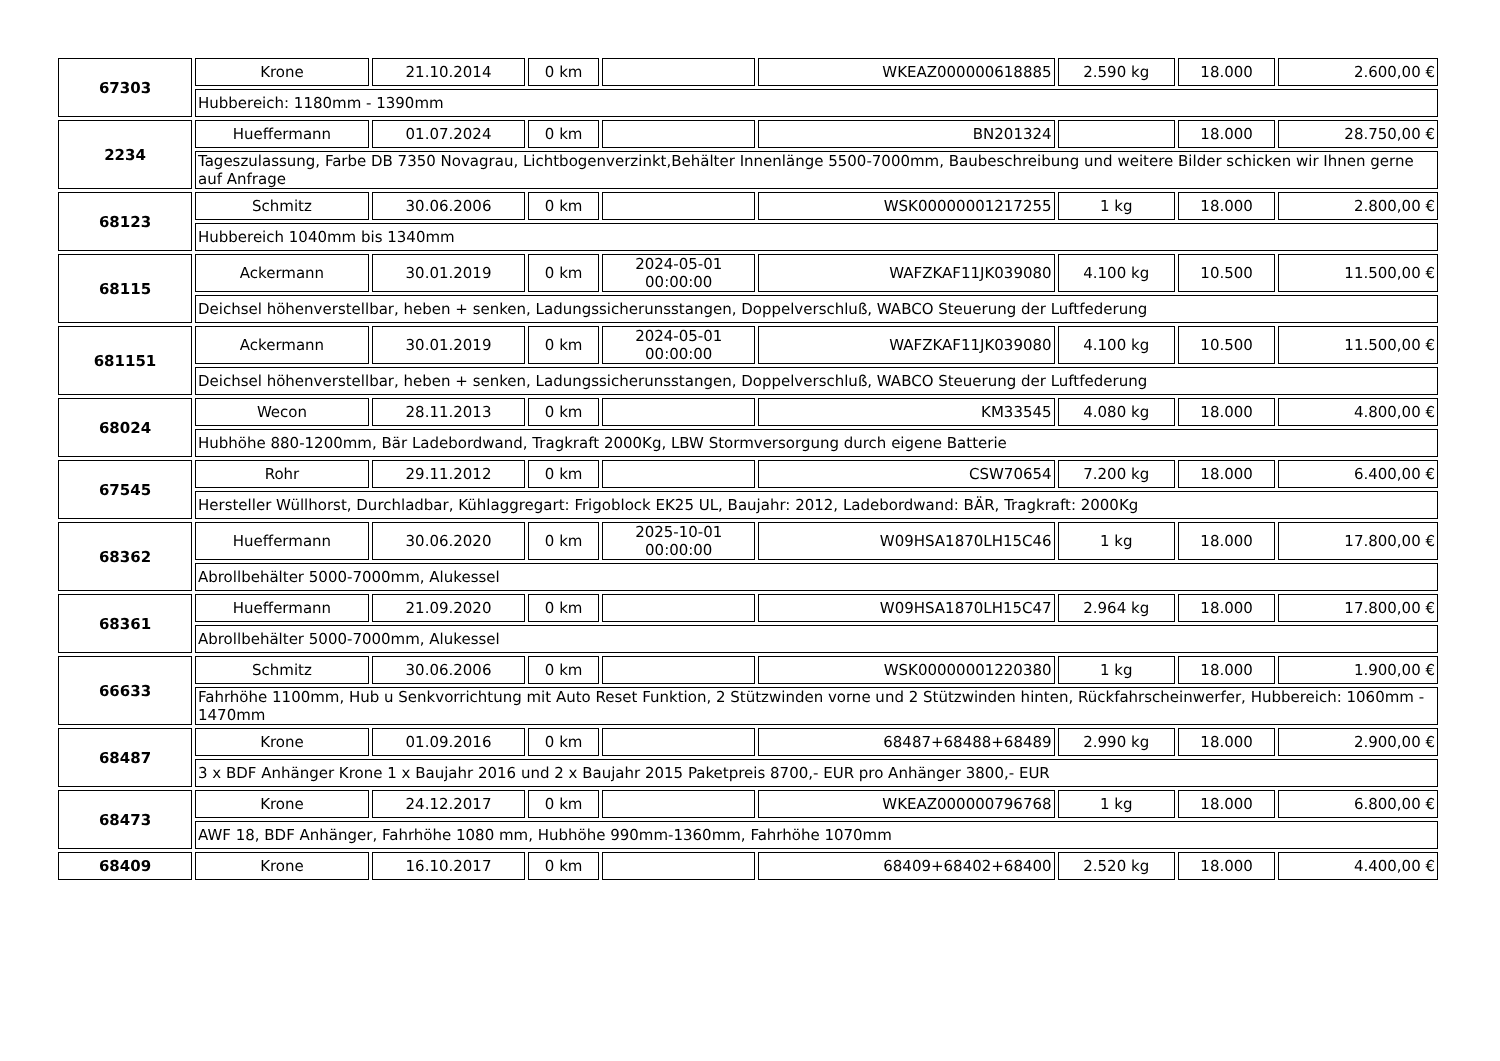| 67303 | Krone | 21.10.2014 | 0 km | | WKEAZ000000618885 | 2.590 kg | 18.000 | 2.600,00 € |
| | Hubbereich: 1180mm - 1390mm | | | | | | | |
| 2234 | Hueffermann | 01.07.2024 | 0 km | | BN201324 | | 18.000 | 28.750,00 € |
| | Tageszulassung, Farbe DB 7350 Novagrau, Lichtbogenverzinkt,Behälter Innenlänge 5500-7000mm, Baubeschreibung und weitere Bilder schicken wir Ihnen gerne auf Anfrage | | | | | | | |
| 68123 | Schmitz | 30.06.2006 | 0 km | | WSK00000001217255 | 1 kg | 18.000 | 2.800,00 € |
| | Hubbereich 1040mm bis 1340mm | | | | | | | |
| 68115 | Ackermann | 30.01.2019 | 0 km | 2024-05-01 00:00:00 | WAFZKAF11JK039080 | 4.100 kg | 10.500 | 11.500,00 € |
| | Deichsel höhenverstellbar, heben + senken, Ladungssicherunsstangen, Doppelverschluß, WABCO Steuerung der Luftfederung | | | | | | | |
| 681151 | Ackermann | 30.01.2019 | 0 km | 2024-05-01 00:00:00 | WAFZKAF11JK039080 | 4.100 kg | 10.500 | 11.500,00 € |
| | Deichsel höhenverstellbar, heben + senken, Ladungssicherunsstangen, Doppelverschluß, WABCO Steuerung der Luftfederung | | | | | | | |
| 68024 | Wecon | 28.11.2013 | 0 km | | KM33545 | 4.080 kg | 18.000 | 4.800,00 € |
| | Hubhöhe 880-1200mm, Bär Ladebordwand, Tragkraft 2000Kg, LBW Stormversorgung durch eigene Batterie | | | | | | | |
| 67545 | Rohr | 29.11.2012 | 0 km | | CSW70654 | 7.200 kg | 18.000 | 6.400,00 € |
| | Hersteller Wüllhorst, Durchladbar, Kühlaggregart: Frigoblock EK25 UL, Baujahr: 2012, Ladebordwand: BÄR, Tragkraft: 2000Kg | | | | | | | |
| 68362 | Hueffermann | 30.06.2020 | 0 km | 2025-10-01 00:00:00 | W09HSA1870LH15C46 | 1 kg | 18.000 | 17.800,00 € |
| | Abrollbehälter 5000-7000mm, Alukessel | | | | | | | |
| 68361 | Hueffermann | 21.09.2020 | 0 km | | W09HSA1870LH15C47 | 2.964 kg | 18.000 | 17.800,00 € |
| | Abrollbehälter 5000-7000mm, Alukessel | | | | | | | |
| 66633 | Schmitz | 30.06.2006 | 0 km | | WSK00000001220380 | 1 kg | 18.000 | 1.900,00 € |
| | Fahrhöhe 1100mm, Hub u Senkvorrichtung mit Auto Reset Funktion, 2 Stützwinden vorne und 2 Stützwinden hinten, Rückfahrscheinwerfer, Hubbereich: 1060mm - 1470mm | | | | | | | |
| 68487 | Krone | 01.09.2016 | 0 km | | 68487+68488+68489 | 2.990 kg | 18.000 | 2.900,00 € |
| | 3 x BDF Anhänger Krone 1 x Baujahr 2016 und 2 x Baujahr 2015 Paketpreis 8700,- EUR pro Anhänger 3800,- EUR | | | | | | | |
| 68473 | Krone | 24.12.2017 | 0 km | | WKEAZ000000796768 | 1 kg | 18.000 | 6.800,00 € |
| | AWF 18, BDF Anhänger, Fahrhöhe 1080 mm, Hubhöhe 990mm-1360mm, Fahrhöhe 1070mm | | | | | | | |
| 68409 | Krone | 16.10.2017 | 0 km | | 68409+68402+68400 | 2.520 kg | 18.000 | 4.400,00 € |